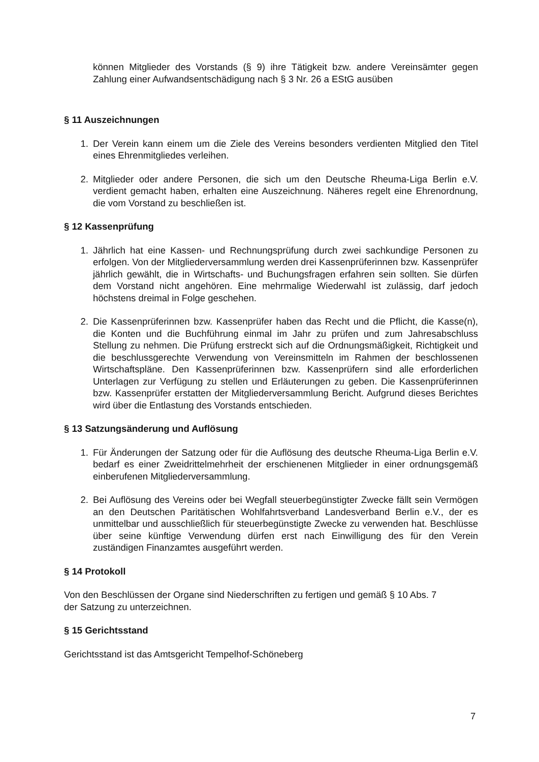können Mitglieder des Vorstands (§ 9) ihre Tätigkeit bzw. andere Vereinsämter gegen Zahlung einer Aufwandsentschädigung nach § 3 Nr. 26 a EStG ausüben
§ 11 Auszeichnungen
1. Der Verein kann einem um die Ziele des Vereins besonders verdienten Mitglied den Titel eines Ehrenmitgliedes verleihen.
2. Mitglieder oder andere Personen, die sich um den Deutsche Rheuma-Liga Berlin e.V. verdient gemacht haben, erhalten eine Auszeichnung. Näheres regelt eine Ehrenordnung, die vom Vorstand zu beschließen ist.
§ 12 Kassenprüfung
1. Jährlich hat eine Kassen- und Rechnungsprüfung durch zwei sachkundige Personen zu erfolgen. Von der Mitgliederversammlung werden drei Kassenprüferinnen bzw. Kassenprüfer jährlich gewählt, die in Wirtschafts- und Buchungsfragen erfahren sein sollten. Sie dürfen dem Vorstand nicht angehören. Eine mehrmalige Wiederwahl ist zulässig, darf jedoch höchstens dreimal in Folge geschehen.
2. Die Kassenprüferinnen bzw. Kassenprüfer haben das Recht und die Pflicht, die Kasse(n), die Konten und die Buchführung einmal im Jahr zu prüfen und zum Jahresabschluss Stellung zu nehmen. Die Prüfung erstreckt sich auf die Ordnungsmäßigkeit, Richtigkeit und die beschlussgerechte Verwendung von Vereinsmitteln im Rahmen der beschlossenen Wirtschaftspläne. Den Kassenprüferinnen bzw. Kassenprüfern sind alle erforderlichen Unterlagen zur Verfügung zu stellen und Erläuterungen zu geben. Die Kassenprüferinnen bzw. Kassenprüfer erstatten der Mitgliederversammlung Bericht. Aufgrund dieses Berichtes wird über die Entlastung des Vorstands entschieden.
§ 13 Satzungsänderung und Auflösung
1. Für Änderungen der Satzung oder für die Auflösung des deutsche Rheuma-Liga Berlin e.V. bedarf es einer Zweidrittelmehrheit der erschienenen Mitglieder in einer ordnungsgemäß einberufenen Mitgliederversammlung.
2. Bei Auflösung des Vereins oder bei Wegfall steuerbegünstigter Zwecke fällt sein Vermögen an den Deutschen Paritätischen Wohlfahrtsverband Landesverband Berlin e.V., der es unmittelbar und ausschließlich für steuerbegünstigte Zwecke zu verwenden hat. Beschlüsse über seine künftige Verwendung dürfen erst nach Einwilligung des für den Verein zuständigen Finanzamtes ausgeführt werden.
§ 14 Protokoll
Von den Beschlüssen der Organe sind Niederschriften zu fertigen und gemäß § 10 Abs. 7
der Satzung zu unterzeichnen.
§ 15 Gerichtsstand
Gerichtsstand ist das Amtsgericht Tempelhof-Schöneberg
7